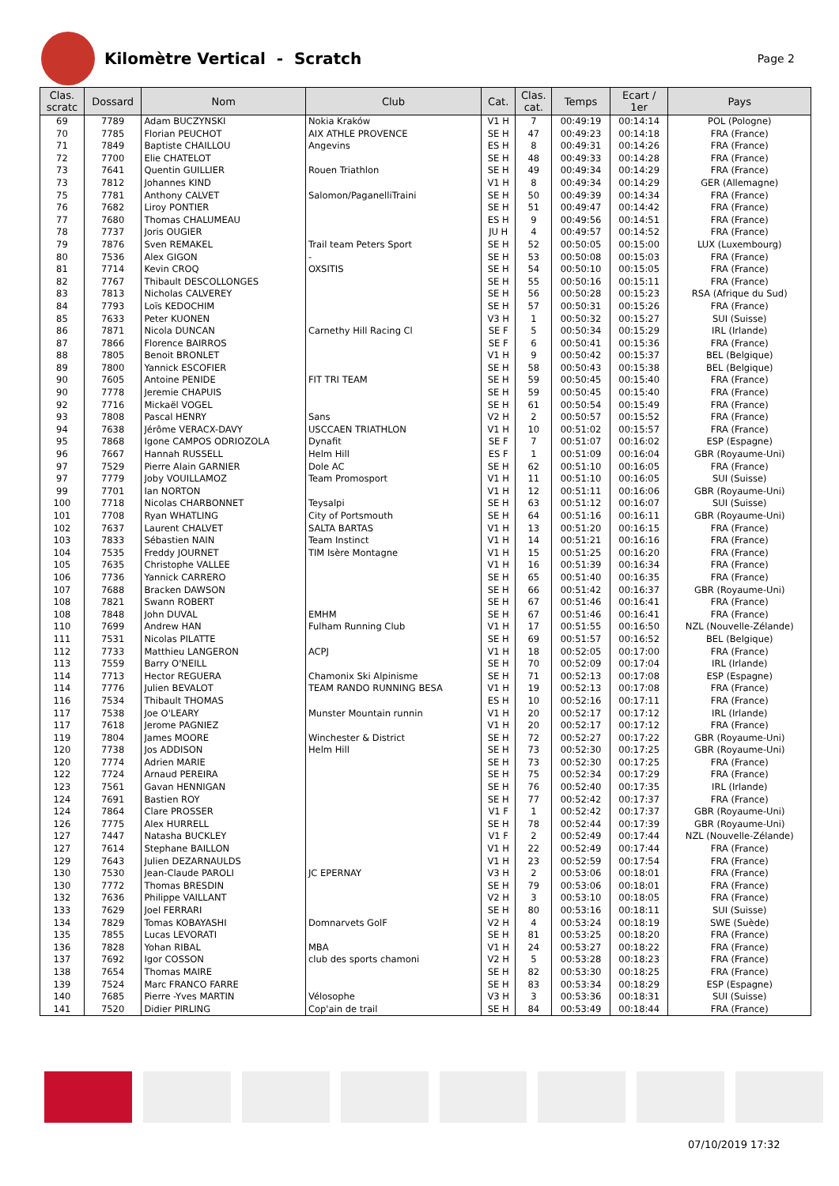Kilomètre Vertical - Scratch
Page 2
| Clas. scratc | Dossard | Nom | Club | Cat. | Clas. cat. | Temps | Ecart / 1er | Pays |
| --- | --- | --- | --- | --- | --- | --- | --- | --- |
| 69 | 7789 | Adam BUCZYNSKI | Nokia Kraków | V1 H | 7 | 00:49:19 | 00:14:14 | POL (Pologne) |
| 70 | 7785 | Florian PEUCHOT | AIX ATHLE PROVENCE | SE H | 47 | 00:49:23 | 00:14:18 | FRA (France) |
| 71 | 7849 | Baptiste CHAILLOU | Angevins | ES H | 8 | 00:49:31 | 00:14:26 | FRA (France) |
| 72 | 7700 | Elie CHATELOT | | SE H | 48 | 00:49:33 | 00:14:28 | FRA (France) |
| 73 | 7641 | Quentin GUILLIER | Rouen Triathlon | SE H | 49 | 00:49:34 | 00:14:29 | FRA (France) |
| 73 | 7812 | Johannes KIND | | V1 H | 8 | 00:49:34 | 00:14:29 | GER (Allemagne) |
| 75 | 7781 | Anthony CALVET | Salomon/PaganelliTraini | SE H | 50 | 00:49:39 | 00:14:34 | FRA (France) |
| 76 | 7682 | Liroy PONTIER | | SE H | 51 | 00:49:47 | 00:14:42 | FRA (France) |
| 77 | 7680 | Thomas CHALUMEAU | | ES H | 9 | 00:49:56 | 00:14:51 | FRA (France) |
| 78 | 7737 | Joris OUGIER | | JU H | 4 | 00:49:57 | 00:14:52 | FRA (France) |
| 79 | 7876 | Sven REMAKEL | Trail team Peters Sport | SE H | 52 | 00:50:05 | 00:15:00 | LUX (Luxembourg) |
| 80 | 7536 | Alex GIGON | - | SE H | 53 | 00:50:08 | 00:15:03 | FRA (France) |
| 81 | 7714 | Kevin CROQ | OXSITIS | SE H | 54 | 00:50:10 | 00:15:05 | FRA (France) |
| 82 | 7767 | Thibault DESCOLLONGES | | SE H | 55 | 00:50:16 | 00:15:11 | FRA (France) |
| 83 | 7813 | Nicholas CALVEREY | | SE H | 56 | 00:50:28 | 00:15:23 | RSA (Afrique du Sud) |
| 84 | 7793 | Loïs KEDOCHIM | | SE H | 57 | 00:50:31 | 00:15:26 | FRA (France) |
| 85 | 7633 | Peter KUONEN | | V3 H | 1 | 00:50:32 | 00:15:27 | SUI (Suisse) |
| 86 | 7871 | Nicola DUNCAN | Carnethy Hill Racing Cl | SE F | 5 | 00:50:34 | 00:15:29 | IRL (Irlande) |
| 87 | 7866 | Florence BAIRROS | | SE F | 6 | 00:50:41 | 00:15:36 | FRA (France) |
| 88 | 7805 | Benoit BRONLET | | V1 H | 9 | 00:50:42 | 00:15:37 | BEL (Belgique) |
| 89 | 7800 | Yannick ESCOFIER | | SE H | 58 | 00:50:43 | 00:15:38 | BEL (Belgique) |
| 90 | 7605 | Antoine PENIDE | FIT TRI TEAM | SE H | 59 | 00:50:45 | 00:15:40 | FRA (France) |
| 90 | 7778 | Jeremie CHAPUIS | | SE H | 59 | 00:50:45 | 00:15:40 | FRA (France) |
| 92 | 7716 | Mickaël VOGEL | | SE H | 61 | 00:50:54 | 00:15:49 | FRA (France) |
| 93 | 7808 | Pascal HENRY | Sans | V2 H | 2 | 00:50:57 | 00:15:52 | FRA (France) |
| 94 | 7638 | Jérôme VERACX-DAVY | USCCAEN TRIATHLON | V1 H | 10 | 00:51:02 | 00:15:57 | FRA (France) |
| 95 | 7868 | Igone CAMPOS ODRIOZOLA | Dynafit | SE F | 7 | 00:51:07 | 00:16:02 | ESP (Espagne) |
| 96 | 7667 | Hannah RUSSELL | Helm Hill | ES F | 1 | 00:51:09 | 00:16:04 | GBR (Royaume-Uni) |
| 97 | 7529 | Pierre Alain GARNIER | Dole AC | SE H | 62 | 00:51:10 | 00:16:05 | FRA (France) |
| 97 | 7779 | Joby VOUILLAMOZ | Team Promosport | V1 H | 11 | 00:51:10 | 00:16:05 | SUI (Suisse) |
| 99 | 7701 | Ian NORTON | | V1 H | 12 | 00:51:11 | 00:16:06 | GBR (Royaume-Uni) |
| 100 | 7718 | Nicolas CHARBONNET | Teysalpi | SE H | 63 | 00:51:12 | 00:16:07 | SUI (Suisse) |
| 101 | 7708 | Ryan WHATLING | City of Portsmouth | SE H | 64 | 00:51:16 | 00:16:11 | GBR (Royaume-Uni) |
| 102 | 7637 | Laurent CHALVET | SALTA BARTAS | V1 H | 13 | 00:51:20 | 00:16:15 | FRA (France) |
| 103 | 7833 | Sébastien NAIN | Team Instinct | V1 H | 14 | 00:51:21 | 00:16:16 | FRA (France) |
| 104 | 7535 | Freddy JOURNET | TIM Isère Montagne | V1 H | 15 | 00:51:25 | 00:16:20 | FRA (France) |
| 105 | 7635 | Christophe VALLEE | | V1 H | 16 | 00:51:39 | 00:16:34 | FRA (France) |
| 106 | 7736 | Yannick CARRERO | | SE H | 65 | 00:51:40 | 00:16:35 | FRA (France) |
| 107 | 7688 | Bracken DAWSON | | SE H | 66 | 00:51:42 | 00:16:37 | GBR (Royaume-Uni) |
| 108 | 7821 | Swann ROBERT | | SE H | 67 | 00:51:46 | 00:16:41 | FRA (France) |
| 108 | 7848 | John DUVAL | EMHM | SE H | 67 | 00:51:46 | 00:16:41 | FRA (France) |
| 110 | 7699 | Andrew HAN | Fulham Running Club | V1 H | 17 | 00:51:55 | 00:16:50 | NZL (Nouvelle-Zélande) |
| 111 | 7531 | Nicolas PILATTE | | SE H | 69 | 00:51:57 | 00:16:52 | BEL (Belgique) |
| 112 | 7733 | Matthieu LANGERON | ACPJ | V1 H | 18 | 00:52:05 | 00:17:00 | FRA (France) |
| 113 | 7559 | Barry O'NEILL | | SE H | 70 | 00:52:09 | 00:17:04 | IRL (Irlande) |
| 114 | 7713 | Hector REGUERA | Chamonix Ski Alpinisme | SE H | 71 | 00:52:13 | 00:17:08 | ESP (Espagne) |
| 114 | 7776 | Julien BEVALOT | TEAM RANDO RUNNING BESA | V1 H | 19 | 00:52:13 | 00:17:08 | FRA (France) |
| 116 | 7534 | Thibault THOMAS | | ES H | 10 | 00:52:16 | 00:17:11 | FRA (France) |
| 117 | 7538 | Joe O'LEARY | Munster Mountain runnin | V1 H | 20 | 00:52:17 | 00:17:12 | IRL (Irlande) |
| 117 | 7618 | Jerome PAGNIEZ | | V1 H | 20 | 00:52:17 | 00:17:12 | FRA (France) |
| 119 | 7804 | James MOORE | Winchester & District | SE H | 72 | 00:52:27 | 00:17:22 | GBR (Royaume-Uni) |
| 120 | 7738 | Jos ADDISON | Helm Hill | SE H | 73 | 00:52:30 | 00:17:25 | GBR (Royaume-Uni) |
| 120 | 7774 | Adrien MARIE | | SE H | 73 | 00:52:30 | 00:17:25 | FRA (France) |
| 122 | 7724 | Arnaud PEREIRA | | SE H | 75 | 00:52:34 | 00:17:29 | FRA (France) |
| 123 | 7561 | Gavan HENNIGAN | | SE H | 76 | 00:52:40 | 00:17:35 | IRL (Irlande) |
| 124 | 7691 | Bastien ROY | | SE H | 77 | 00:52:42 | 00:17:37 | FRA (France) |
| 124 | 7864 | Clare PROSSER | | V1 F | 1 | 00:52:42 | 00:17:37 | GBR (Royaume-Uni) |
| 126 | 7775 | Alex HURRELL | | SE H | 78 | 00:52:44 | 00:17:39 | GBR (Royaume-Uni) |
| 127 | 7447 | Natasha BUCKLEY | | V1 F | 2 | 00:52:49 | 00:17:44 | NZL (Nouvelle-Zélande) |
| 127 | 7614 | Stephane BAILLON | | V1 H | 22 | 00:52:49 | 00:17:44 | FRA (France) |
| 129 | 7643 | Julien DEZARNAULDS | | V1 H | 23 | 00:52:59 | 00:17:54 | FRA (France) |
| 130 | 7530 | Jean-Claude PAROLI | JC EPERNAY | V3 H | 2 | 00:53:06 | 00:18:01 | FRA (France) |
| 130 | 7772 | Thomas BRESDIN | | SE H | 79 | 00:53:06 | 00:18:01 | FRA (France) |
| 132 | 7636 | Philippe VAILLANT | | V2 H | 3 | 00:53:10 | 00:18:05 | FRA (France) |
| 133 | 7629 | Joel FERRARI | | SE H | 80 | 00:53:16 | 00:18:11 | SUI (Suisse) |
| 134 | 7829 | Tomas KOBAYASHI | Domnarvets GolF | V2 H | 4 | 00:53:24 | 00:18:19 | SWE (Suède) |
| 135 | 7855 | Lucas LEVORATI | | SE H | 81 | 00:53:25 | 00:18:20 | FRA (France) |
| 136 | 7828 | Yohan RIBAL | MBA | V1 H | 24 | 00:53:27 | 00:18:22 | FRA (France) |
| 137 | 7692 | Igor COSSON | club des sports chamoni | V2 H | 5 | 00:53:28 | 00:18:23 | FRA (France) |
| 138 | 7654 | Thomas MAIRE | | SE H | 82 | 00:53:30 | 00:18:25 | FRA (France) |
| 139 | 7524 | Marc FRANCO FARRE | | SE H | 83 | 00:53:34 | 00:18:29 | ESP (Espagne) |
| 140 | 7685 | Pierre -Yves MARTIN | Vélosophe | V3 H | 3 | 00:53:36 | 00:18:31 | SUI (Suisse) |
| 141 | 7520 | Didier PIRLING | Cop'ain de trail | SE H | 84 | 00:53:49 | 00:18:44 | FRA (France) |
07/10/2019 17:32